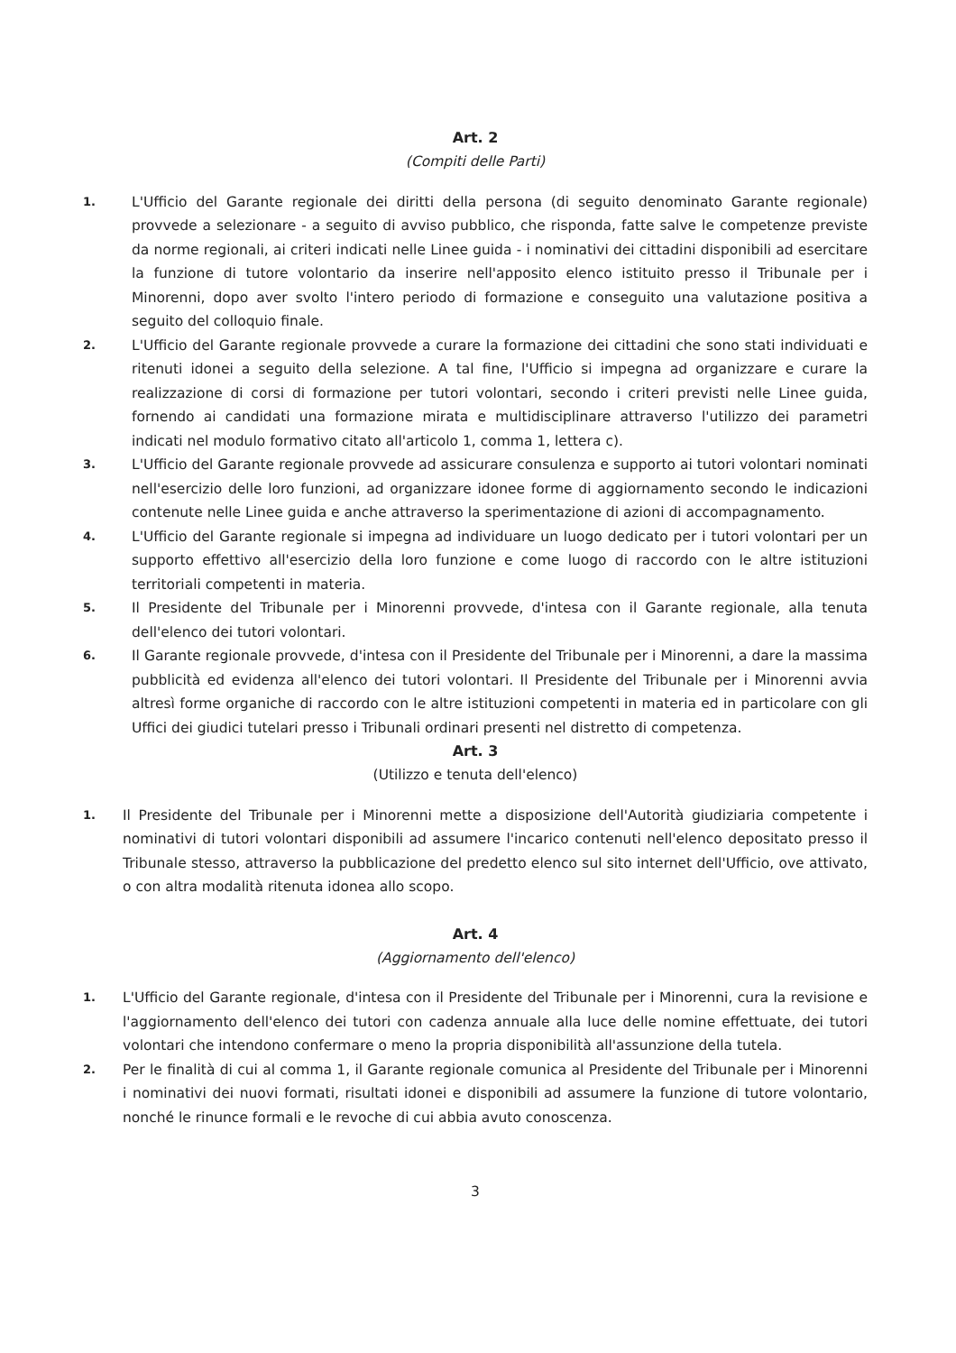Art. 2
(Compiti delle Parti)
1. L'Ufficio del Garante regionale dei diritti della persona (di seguito denominato Garante regionale) provvede a selezionare - a seguito di avviso pubblico, che risponda, fatte salve le competenze previste da norme regionali, ai criteri indicati nelle Linee guida - i nominativi dei cittadini disponibili ad esercitare la funzione di tutore volontario da inserire nell'apposito elenco istituito presso il Tribunale per i Minorenni, dopo aver svolto l'intero periodo di formazione e conseguito una valutazione positiva a seguito del colloquio finale.
2. L'Ufficio del Garante regionale provvede a curare la formazione dei cittadini che sono stati individuati e ritenuti idonei a seguito della selezione. A tal fine, l'Ufficio si impegna ad organizzare e curare la realizzazione di corsi di formazione per tutori volontari, secondo i criteri previsti nelle Linee guida, fornendo ai candidati una formazione mirata e multidisciplinare attraverso l'utilizzo dei parametri indicati nel modulo formativo citato all'articolo 1, comma 1, lettera c).
3. L'Ufficio del Garante regionale provvede ad assicurare consulenza e supporto ai tutori volontari nominati nell'esercizio delle loro funzioni, ad organizzare idonee forme di aggiornamento secondo le indicazioni contenute nelle Linee guida e anche attraverso la sperimentazione di azioni di accompagnamento.
4. L'Ufficio del Garante regionale si impegna ad individuare un luogo dedicato per i tutori volontari per un supporto effettivo all'esercizio della loro funzione e come luogo di raccordo con le altre istituzioni territoriali competenti in materia.
5. Il Presidente del Tribunale per i Minorenni provvede, d'intesa con il Garante regionale, alla tenuta dell'elenco dei tutori volontari.
6. Il Garante regionale provvede, d'intesa con il Presidente del Tribunale per i Minorenni, a dare la massima pubblicità ed evidenza all'elenco dei tutori volontari. Il Presidente del Tribunale per i Minorenni avvia altresì forme organiche di raccordo con le altre istituzioni competenti in materia ed in particolare con gli Uffici dei giudici tutelari presso i Tribunali ordinari presenti nel distretto di competenza.
Art. 3
(Utilizzo e tenuta dell'elenco)
1. Il Presidente del Tribunale per i Minorenni mette a disposizione dell'Autorità giudiziaria competente i nominativi di tutori volontari disponibili ad assumere l'incarico contenuti nell'elenco depositato presso il Tribunale stesso, attraverso la pubblicazione del predetto elenco sul sito internet dell'Ufficio, ove attivato, o con altra modalità ritenuta idonea allo scopo.
Art. 4
(Aggiornamento dell'elenco)
1. L'Ufficio del Garante regionale, d'intesa con il Presidente del Tribunale per i Minorenni, cura la revisione e l'aggiornamento dell'elenco dei tutori con cadenza annuale alla luce delle nomine effettuate, dei tutori volontari che intendono confermare o meno la propria disponibilità all'assunzione della tutela.
2. Per le finalità di cui al comma 1, il Garante regionale comunica al Presidente del Tribunale per i Minorenni i nominativi dei nuovi formati, risultati idonei e disponibili ad assumere la funzione di tutore volontario, nonché le rinunce formali e le revoche di cui abbia avuto conoscenza.
3